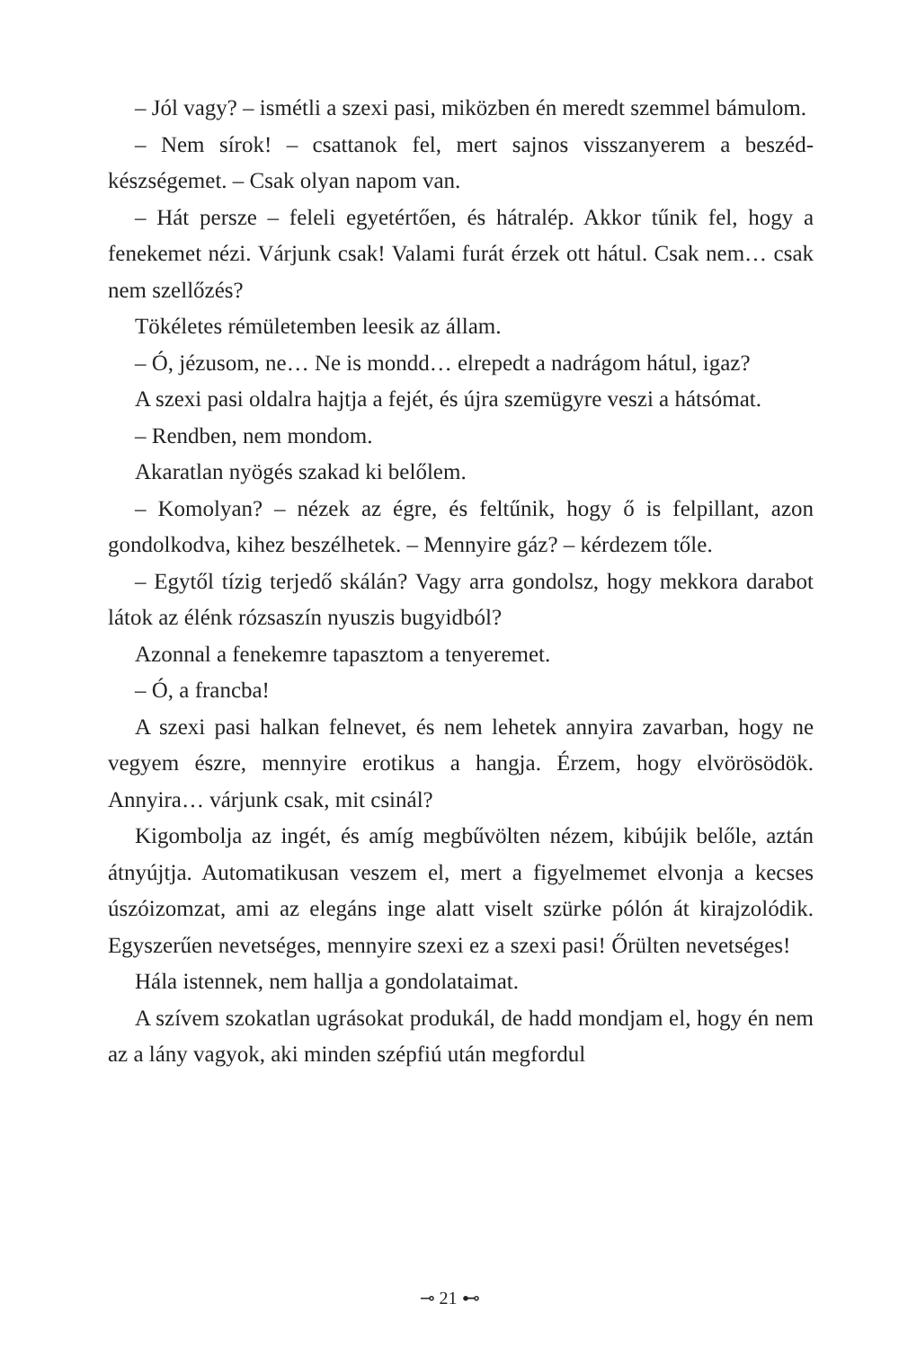– Jól vagy? – ismétli a szexi pasi, miközben én meredt szemmel bámulom.
– Nem sírok! – csattanok fel, mert sajnos visszanyerem a beszéd­készségemet. – Csak olyan napom van.
– Hát persze – feleli egyetértően, és hátralép. Akkor tűnik fel, hogy a fenekemet nézi. Várjunk csak! Valami furát érzek ott hátul. Csak nem… csak nem szellőzés?
Tökéletes rémületemben leesik az állam.
– Ó, jézusom, ne… Ne is mondd… elrepedt a nadrágom hátul, igaz?
A szexi pasi oldalra hajtja a fejét, és újra szemügyre veszi a hátsómat.
– Rendben, nem mondom.
Akaratlan nyögés szakad ki belőlem.
– Komolyan? – nézek az égre, és feltűnik, hogy ő is felpillant, azon gondolkodva, kihez beszélhetek. – Mennyire gáz? – kérdezem tőle.
– Egytől tízig terjedő skálán? Vagy arra gondolsz, hogy mekkora darabot látok az élénk rózsaszín nyuszis bugyidból?
Azonnal a fenekemre tapasztom a tenyeremet.
– Ó, a francba!
A szexi pasi halkan felnevet, és nem lehetek annyira zavarban, hogy ne vegyem észre, mennyire erotikus a hangja. Érzem, hogy el­vörösödök. Annyira… várjunk csak, mit csinál?
Kigombolja az ingét, és amíg megbűvölten nézem, kibújik belő­le, aztán átnyújtja. Automatikusan veszem el, mert a figyelmemet elvonja a kecses úszóizomzat, ami az elegáns inge alatt viselt szürke pólón át kirajzolódik. Egyszerűen nevetséges, mennyire szexi ez a szexi pasi! Őrülten nevetséges!
Hála istennek, nem hallja a gondolataimat.
A szívem szokatlan ugrásokat produkál, de hadd mondjam el, hogy én nem az a lány vagyok, aki minden szépfiú után megfordul
⊸ 21 ⊷